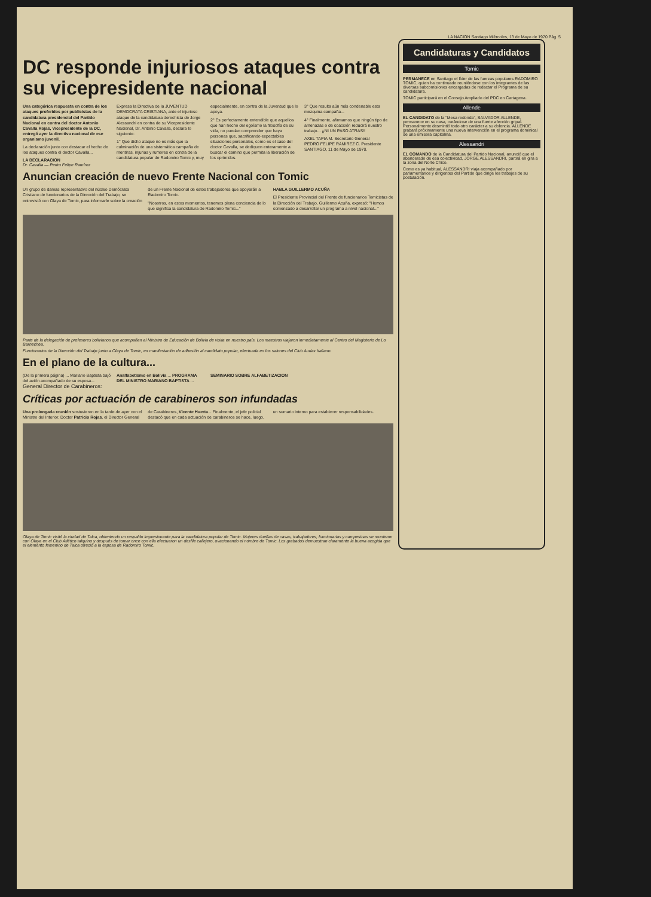LA NACION Santiago Miércoles, 13 de Mayo de 1970 Pág. 5
DC responde injuriosos ataques contra su vicepresidente nacional
Una categórica respuesta en contra de los ataques proferidos por publicistas de la candidatura presidencial del Partido Nacional en contra del doctor Antonio Cavalla Rojas, Vicepresidente de la DC, entregó ayer la directiva nacional de ese organismo juvenil.
La declaración junto con destacar el hecho de los ataques contra el doctor Cavalla...
LA DECLARACION
Expresa la Directiva de la JUVENTUD DEMOCRATA CRISTIANA, ante el injurioso ataque de la candidatura derechista de Jorge Alessandri en contra de su Vicepresidente Nacional, Dr. Antonio Cavalla, declara lo siguiente:
1° Que dicho ataque no es más que la culminación de una sistemática campaña de mentiras, injurias y rumores en contra de la candidatura popular de Radomiro Tomic y, muy especialmente, en contra de la Juventud que lo apoya.
2° Es perfectamente entendible que aquellos que han hecho del egoísmo la filosofía de su vida, no puedan comprender que haya personas que, sacrificando expectables situaciones personales, como es el caso del doctor Cavalla, se dediquen enteramente a buscar el camino que permita la liberación de los oprimidos.
3° Que resulta aún más condenable esta mezquina campaña...
4° Finalmente, afirmamos que ningún tipo de amenazas o de coacción reducirá nuestro trabajo... ¡¡NI UN PASO ATRAS!!
AXEL TAPIA M. Secretario General
PEDRO FELIPE RAMIREZ C. Presidente
SANTIAGO, 11 de Mayo de 1970.
Dr. Cavalla — Pedro Felipe Ramírez
Anuncian creación de nuevo Frente Nacional con Tomic
Un grupo de damas representativo del núcleo Demócrata Cristiano de funcionarios de la Dirección del Trabajo, se entrevistó con Olaya de Tomic, para informarle sobre la creación de un Frente Nacional de estos trabajadores que apoyarán a Radomiro Tomic.
"Nosotros, en estos momentos, tenemos plena conciencia de lo que significa la candidatura de Radomiro Tomic..."
HABLA GUILLERMO ACUÑA
El Presidente Provincial del Frente de funcionarios Tomicistas de la Dirección del Trabajo, Guillermo Acuña, expresó: "Hemos comenzado a desarrollar un programa a nivel nacional..."
Parte de la delegación de profesores bolivianos que acompañan al Ministro de Educación de Bolivia de visita en nuestro país. Los maestros viajaron inmediatamente al Centro del Magisterio de Lo Barnechea.
Funcionarios de la Dirección del Trabajo junto a Olaya de Tomic, en manifestación de adhesión al candidato popular, efectuada en los salones del Club Audax Italiano.
En el plano de la cultura...
(De la primera página) ... Mariano Baptista bajó del avión acompañado de su esposa... Analfabetismo en Bolivia ... PROGRAMA DEL MINISTRO MARIANO BAPTISTA ... SEMINARIO SOBRE ALFABETIZACION
General Director de Carabineros:
Críticas por actuación de carabineros son infundadas
Una prolongada reunión sostuvieron en la tarde de ayer con el Ministro del Interior, Doctor Patricio Rojas, el Director General de Carabineros, Vicente Huerta... Finalmente, el jefe policial destacó que en cada actuación de carabineros se hace, luego, un sumario interno para establecer responsabilidades.
Olaya de Tomic visitó la ciudad de Talca, obteniendo un respaldo impresionante para la candidatura popular de Tomic. Mujeres dueñas de casas, trabajadores, funcionarias y campesinas se reunieron con Olaya en el Club Atlético talquino y después de tomar once con ella efectuaron un desfile callejero, ovacionando el nombre de Tomic. Los grabados demuestran claramente la buena acogida que el elemento femenino de Talca ofreció a la esposa de Radomiro Tomic.
Candidaturas y Candidatos
Tomic
PERMANECE en Santiago el líder de las fuerzas populares RADOMIRO TOMIC, quien ha continuado reuniéndose con los integrantes de las diversas subcomisiones encargadas de redactar el Programa de su candidatura.
TOMIC participará en el Consejo Ampliado del PDC en Cartagena.
Allende
EL CANDIDATO de la "Mesa redonda", SALVADOR ALLENDE, permanece en su casa, curándose de una fuerte afección gripal. Personalmente desmintió todo otro carácter a su dolencia. ALLENDE grabará próximamente una nueva intervención en el programa dominical de una emisora capitalina.
Alessandri
EL COMANDO de la Candidatura del Partido Nacional, anunció que el abanderado de esa colectividad, JORGE ALESSANDRI, partirá en gira a la zona del Norte Chico.
Como es ya habitual, ALESSANDRI viaja acompañado por parlamentarios y dirigentes del Partido que dirige los trabajos de su postulación.